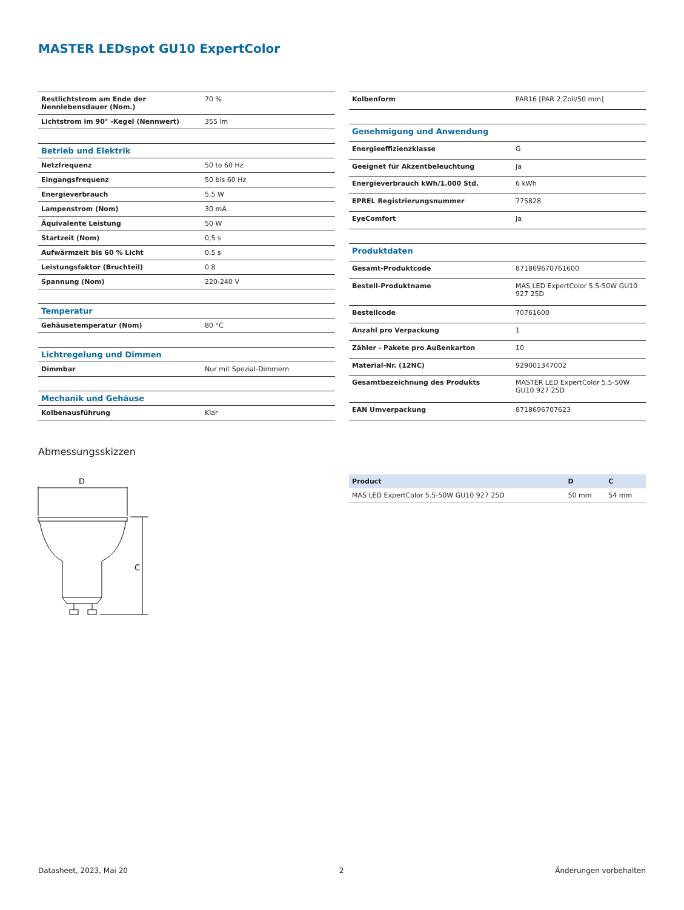MASTER LEDspot GU10 ExpertColor
| Restlichtstrom am Ende der Nennlebensdauer (Nom.) | 70 % |
| Lichtstrom im 90° -Kegel (Nennwert) | 355 lm |
| Betrieb und Elektrik | |
| Netzfrequenz | 50 to 60 Hz |
| Eingangsfrequenz | 50 bis 60 Hz |
| Energieverbrauch | 5,5 W |
| Lampenstrom (Nom) | 30 mA |
| Äquivalente Leistung | 50 W |
| Startzeit (Nom) | 0,5 s |
| Aufwärmzeit bis 60 % Licht | 0.5 s |
| Leistungsfaktor (Bruchteil) | 0.8 |
| Spannung (Nom) | 220-240 V |
| Temperatur | |
| Gehäusetemperatur (Nom) | 80 °C |
| Lichtregelung und Dimmen | |
| Dimmbar | Nur mit Spezial-Dimmern |
| Mechanik und Gehäuse | |
| Kolbenausführung | Klar |
| Kolbenform | PAR16 [PAR 2 Zoll/50 mm] |
| Genehmigung und Anwendung | |
| Energieeffizienzklasse | G |
| Geeignet für Akzentbeleuchtung | Ja |
| Energieverbrauch kWh/1.000 Std. | 6 kWh |
| EPREL Registrierungsnummer | 775828 |
| EyeComfort | Ja |
| Produktdaten | |
| Gesamt-Produktcode | 871869670761600 |
| Bestell-Produktname | MAS LED ExpertColor 5.5-50W GU10 927 25D |
| Bestellcode | 70761600 |
| Anzahl pro Verpackung | 1 |
| Zähler - Pakete pro Außenkarton | 10 |
| Material-Nr. (12NC) | 929001347002 |
| Gesamtbezeichnung des Produkts | MASTER LED ExpertColor 5.5-50W GU10 927 25D |
| EAN Umverpackung | 8718696707623 |
Abmessungsskizzen
D
C
| Product | D | C |
| --- | --- | --- |
| MAS LED ExpertColor 5.5-50W GU10 927 25D | 50 mm | 54 mm |
Datasheet, 2023, Mai 20 2 Änderungen vorbehalten